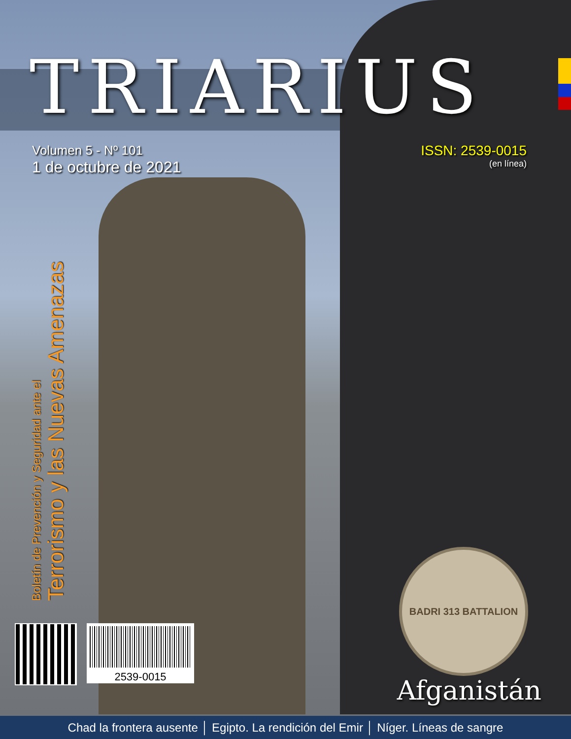TRIARIUS
Volumen 5 - Nº 101
1 de octubre de 2021
ISSN: 2539-0015
(en línea)
Boletín de Prevención y Seguridad ante el
Terrorismo y las Nuevas Amenazas
2539-0015
BADRI 313 BATTALION
Afganistán
Chad la frontera ausente │ Egipto. La rendición del Emir │ Níger. Líneas de sangre